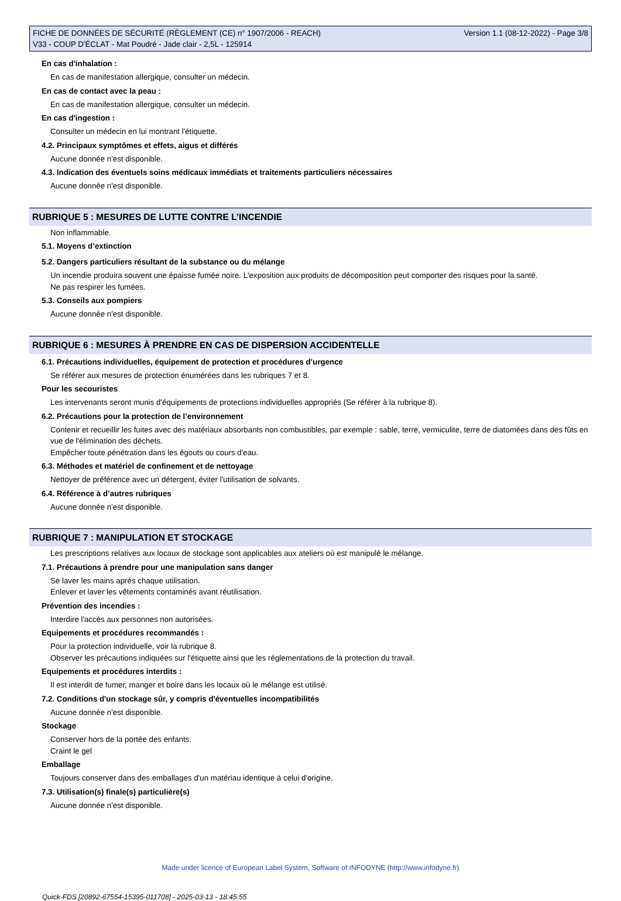FICHE DE DONNÉES DE SÉCURITÉ (RÈGLEMENT (CE) n° 1907/2006 - REACH)
V33 - COUP D'ÉCLAT - Mat Poudré - Jade clair - 2,5L - 125914
Version 1.1 (08-12-2022) - Page 3/8
En cas d'inhalation :
En cas de manifestation allergique, consulter un médecin.
En cas de contact avec la peau :
En cas de manifestation allergique, consulter un médecin.
En cas d'ingestion :
Consulter un médecin en lui montrant l'étiquette.
4.2. Principaux symptômes et effets, aigus et différés
Aucune donnée n'est disponible.
4.3. Indication des éventuels soins médicaux immédiats et traitements particuliers nécessaires
Aucune donnée n'est disponible.
RUBRIQUE 5 : MESURES DE LUTTE CONTRE L’INCENDIE
Non inflammable.
5.1. Moyens d’extinction
5.2. Dangers particuliers résultant de la substance ou du mélange
Un incendie produira souvent une épaisse fumée noire. L'exposition aux produits de décomposition peut comporter des risques pour la santé.
Ne pas respirer les fumées.
5.3. Conseils aux pompiers
Aucune donnée n'est disponible.
RUBRIQUE 6 : MESURES À PRENDRE EN CAS DE DISPERSION ACCIDENTELLE
6.1. Précautions individuelles, équipement de protection et procédures d’urgence
Se référer aux mesures de protection énumérées dans les rubriques 7 et 8.
Pour les secouristes
Les intervenants seront munis d'équipements de protections individuelles appropriés (Se référer à la rubrique 8).
6.2. Précautions pour la protection de l’environnement
Contenir et recueillir les fuites avec des matériaux absorbants non combustibles, par exemple : sable, terre, vermiculite, terre de diatomées dans des fûts en vue de l'élimination des déchets.
Empêcher toute pénétration dans les égouts ou cours d'eau.
6.3. Méthodes et matériel de confinement et de nettoyage
Nettoyer de préférence avec un détergent, éviter l'utilisation de solvants.
6.4. Référence à d’autres rubriques
Aucune donnée n'est disponible.
RUBRIQUE 7 : MANIPULATION ET STOCKAGE
Les prescriptions relatives aux locaux de stockage sont applicables aux ateliers où est manipulé le mélange.
7.1. Précautions à prendre pour une manipulation sans danger
Se laver les mains après chaque utilisation.
Enlever et laver les vêtements contaminés avant réutilisation.
Prévention des incendies :
Interdire l'accès aux personnes non autorisées.
Equipements et procédures recommandés :
Pour la protection individuelle, voir la rubrique 8.
Observer les précautions indiquées sur l'étiquette ainsi que les réglementations de la protection du travail.
Equipements et procédures interdits :
Il est interdit de fumer, manger et boire dans les locaux où le mélange est utilisé.
7.2. Conditions d'un stockage sûr, y compris d'éventuelles incompatibilités
Aucune donnée n'est disponible.
Stockage
Conserver hors de la portée des enfants.
Craint le gel
Emballage
Toujours conserver dans des emballages d'un matériau identique à celui d'origine.
7.3. Utilisation(s) finale(s) particulière(s)
Aucune donnée n'est disponible.
Made under licence of European Label System, Software of INFODYNE (http://www.infodyne.fr)
Quick-FDS [20892-67554-15395-011708] - 2025-03-13 - 18:45:55